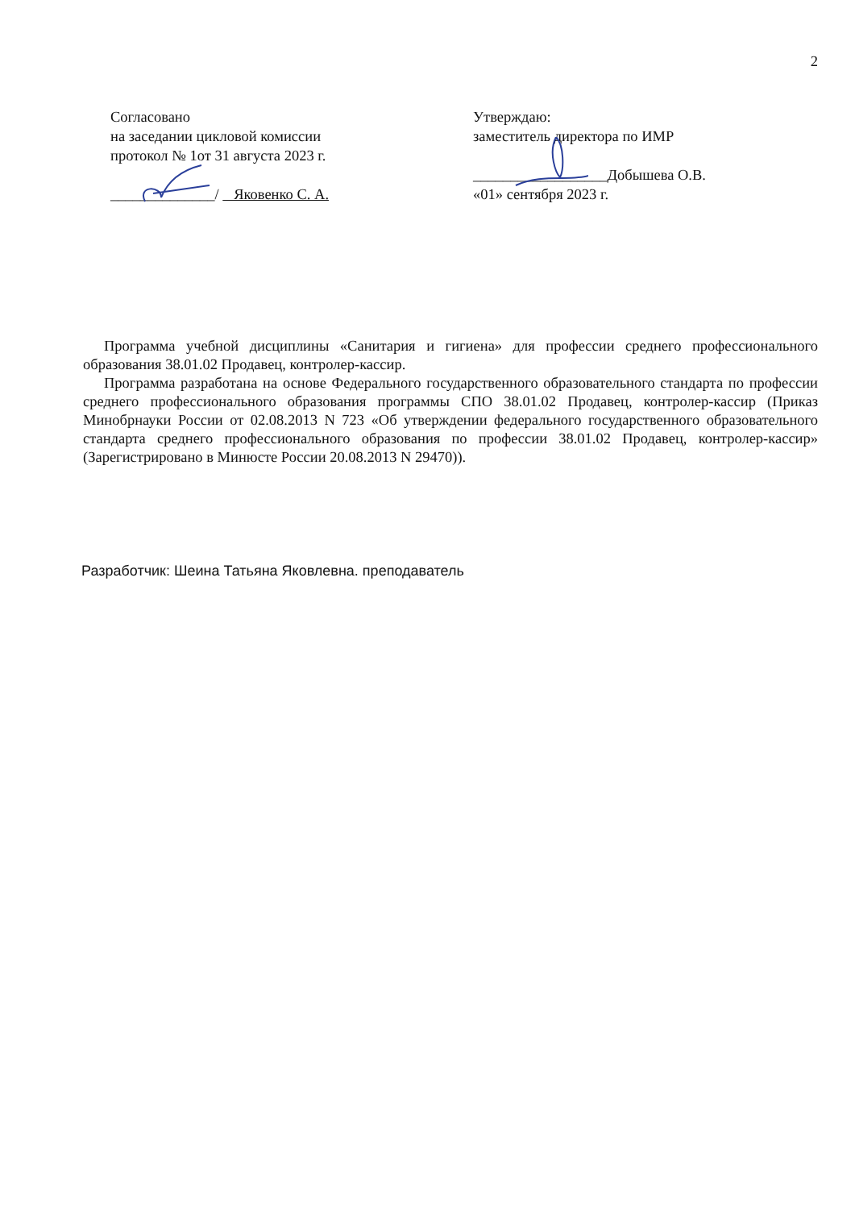2
Согласовано
на заседании цикловой комиссии
протокол № 1от 31 августа 2023 г.
______________/ Яковенко С. А.
Утверждаю:
заместитель директора по ИМР
__________________Добышева О.В.
«01» сентября 2023 г.
Программа учебной дисциплины «Санитария и гигиена» для профессии среднего профессионального образования 38.01.02 Продавец, контролер-кассир.
Программа разработана на основе Федерального государственного образовательного стандарта по профессии среднего профессионального образования программы СПО 38.01.02 Продавец, контролер-кассир (Приказ Минобрнауки России от 02.08.2013 N 723 «Об утверждении федерального государственного образовательного стандарта среднего профессионального образования по профессии 38.01.02 Продавец, контролер-кассир» (Зарегистрировано в Минюсте России 20.08.2013 N 29470)).
Разработчик: Шеина Татьяна Яковлевна. преподаватель